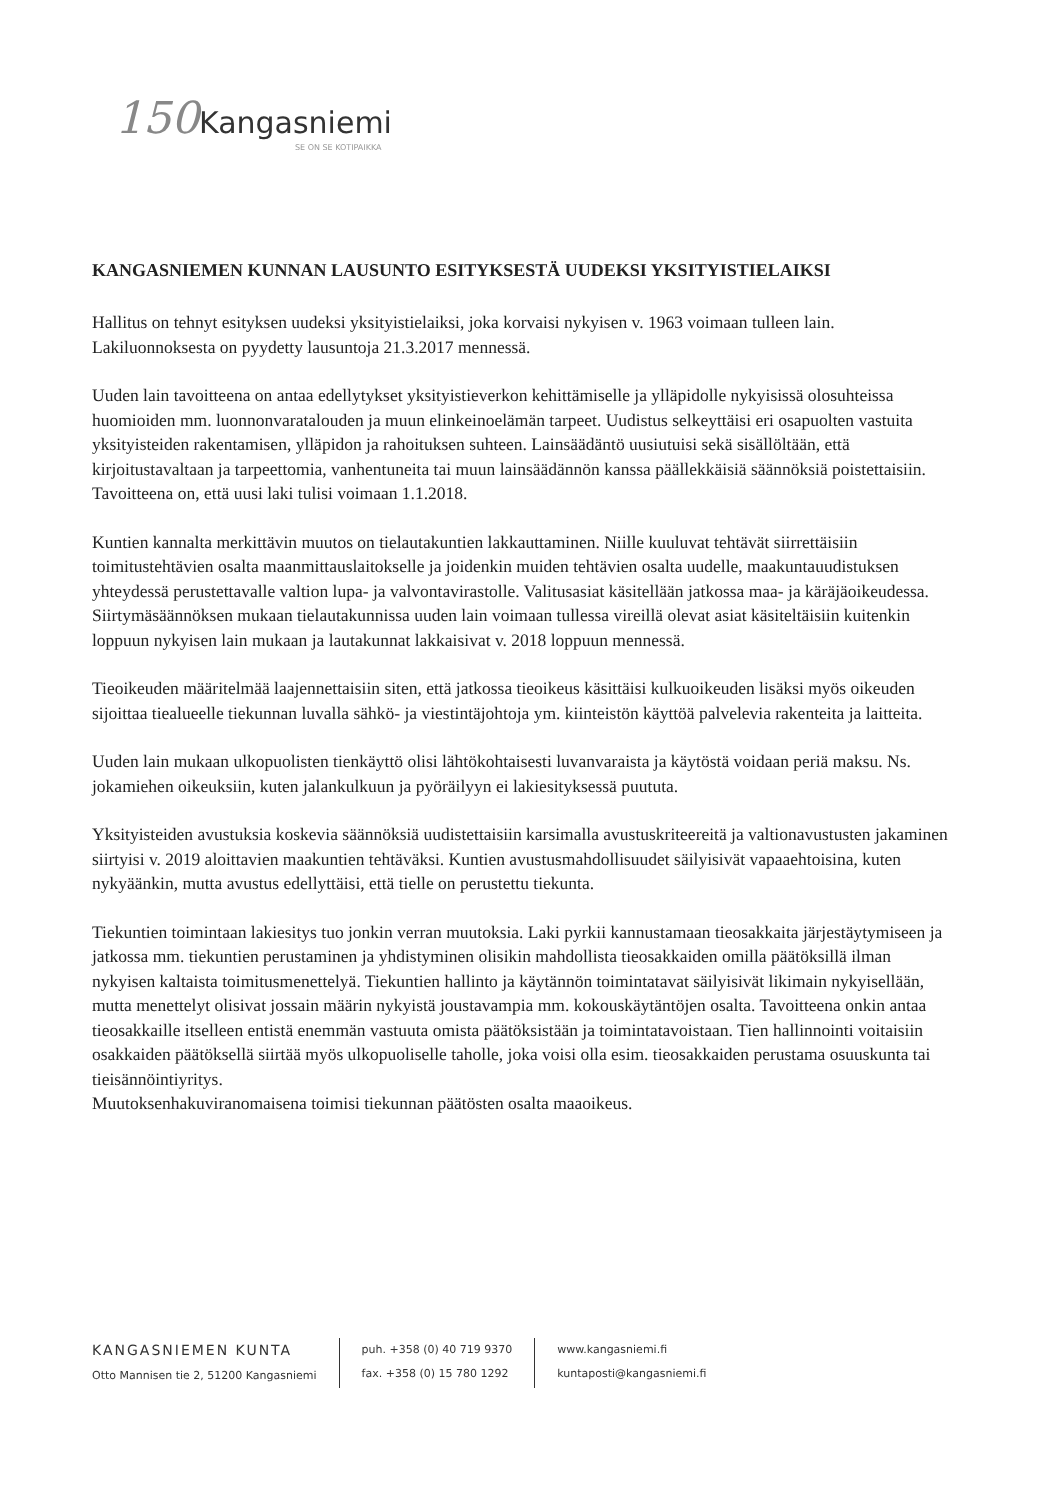150 Kangasniemi
SE ON SE KOTIPAIKKA
KANGASNIEMEN KUNNAN LAUSUNTO ESITYKSESTÄ UUDEKSI YKSITYISTIELAIKSI
Hallitus on tehnyt esityksen uudeksi yksityistielaiksi, joka korvaisi nykyisen v. 1963 voimaan tulleen lain. Lakiluonnoksesta on pyydetty lausuntoja 21.3.2017 mennessä.
Uuden lain tavoitteena on antaa edellytykset yksityistieverkon kehittämiselle ja ylläpidolle nykyisissä olosuhteissa huomioiden mm. luonnonvaratalouden ja muun elinkeinoelämän tarpeet. Uudistus selkeyttäisi eri osapuolten vastuita yksityisteiden rakentamisen, ylläpidon ja rahoituksen suhteen. Lainsäädäntö uusiutuisi sekä sisällöltään, että kirjoitustavaltaan ja tarpeettomia, vanhentuneita tai muun lainsäädännön kanssa päällekkäisiä säännöksiä poistettaisiin. Tavoitteena on, että uusi laki tulisi voimaan 1.1.2018.
Kuntien kannalta merkittävin muutos on tielautakuntien lakkauttaminen. Niille kuuluvat tehtävät siirrettäisiin toimitustehtävien osalta maanmittauslaitokselle ja joidenkin muiden tehtävien osalta uudelle, maakuntauudistuksen yhteydessä perustettavalle valtion lupa- ja valvontavirastolle. Valitusasiat käsitellään jatkossa maa- ja käräjäoikeudessa. Siirtymäsäännöksen mukaan tielautakunnissa uuden lain voimaan tullessa vireillä olevat asiat käsiteltäisiin kuitenkin loppuun nykyisen lain mukaan ja lautakunnat lakkaisivat v. 2018 loppuun mennessä.
Tieoikeuden määritelmää laajennettaisiin siten, että jatkossa tieoikeus käsittäisi kulkuoikeuden lisäksi myös oikeuden sijoittaa tiealueelle tiekunnan luvalla sähkö- ja viestintäjohtoja ym. kiinteistön käyttöä palvelevia rakenteita ja laitteita.
Uuden lain mukaan ulkopuolisten tienkäyttö olisi lähtökohtaisesti luvanvaraista ja käytöstä voidaan periä maksu. Ns. jokamiehen oikeuksiin, kuten jalankulkuun ja pyöräilyyn ei lakiesityksessä puututa.
Yksityisteiden avustuksia koskevia säännöksiä uudistettaisiin karsimalla avustuskriteereitä ja valtionavustusten jakaminen siirtyisi v. 2019 aloittavien maakuntien tehtäväksi. Kuntien avustusmahdollisuudet säilyisivät vapaaehtoisina, kuten nykyäänkin, mutta avustus edellyttäisi, että tielle on perustettu tiekunta.
Tiekuntien toimintaan lakiesitys tuo jonkin verran muutoksia. Laki pyrkii kannustamaan tieosakkaita järjestäytymiseen ja jatkossa mm. tiekuntien perustaminen ja yhdistyminen olisikin mahdollista tieosakkaiden omilla päätöksillä ilman nykyisen kaltaista toimitusmenettelyä. Tiekuntien hallinto ja käytännön toimintatavat säilyisivät likimain nykyisellään, mutta menettelyt olisivat jossain määrin nykyistä joustavampia mm. kokouskäytäntöjen osalta. Tavoitteena onkin antaa tieosakkaille itselleen entistä enemmän vastuuta omista päätöksistään ja toimintatavoistaan. Tien hallinnointi voitaisiin osakkaiden päätöksellä siirtää myös ulkopuoliselle taholle, joka voisi olla esim. tieosakkaiden perustama osuuskunta tai tieisännöintiyritys.
Muutoksenhakuviranomaisena toimisi tiekunnan päätösten osalta maaoikeus.
KANGASNIEMEN KUNTA
Otto Mannisen tie 2, 51200 Kangasniemi
puh. +358 (0) 40 719 9370
fax. +358 (0) 15 780 1292
www.kangasniemi.fi
kuntaposti@kangasniemi.fi